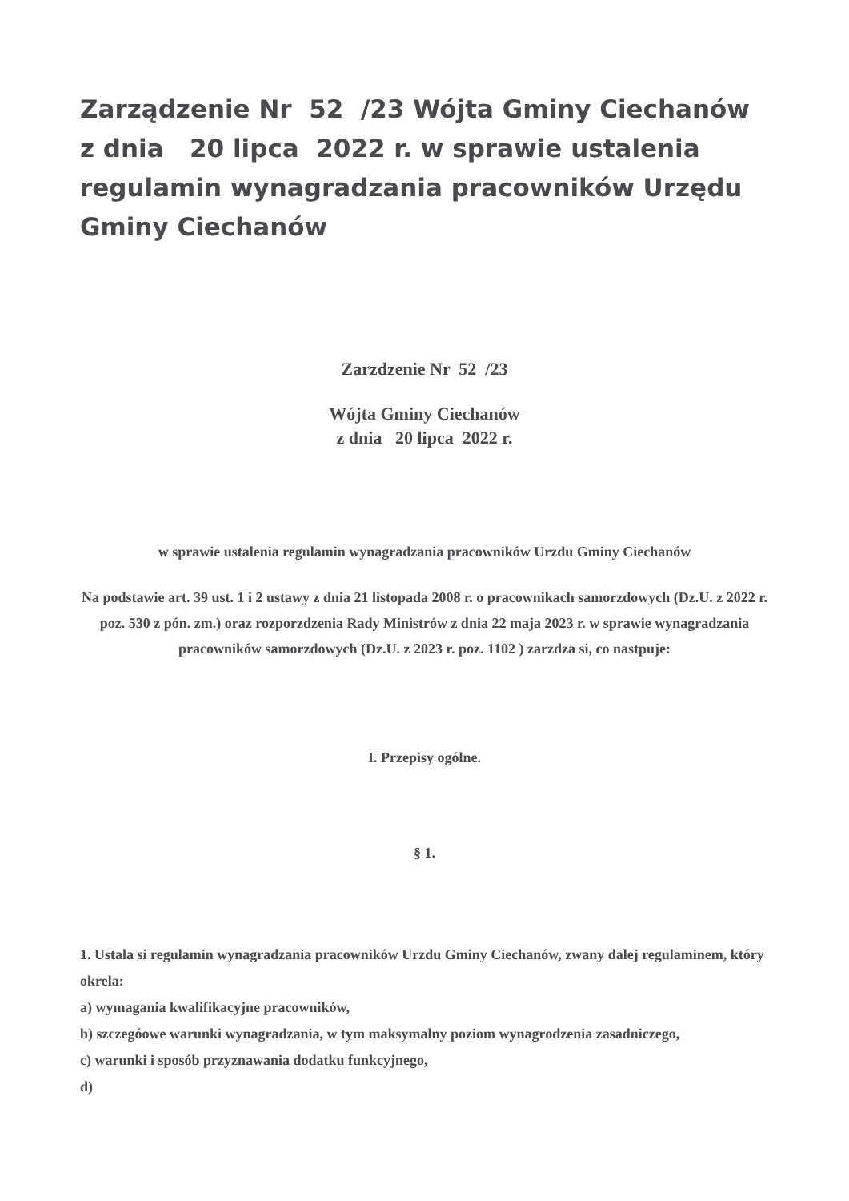Zarządzenie Nr 52 /23 Wójta Gminy Ciechanów z dnia 20 lipca 2022 r. w sprawie ustalenia regulamin wynagradzania pracowników Urzędu Gminy Ciechanów
Zarzdzenie Nr 52 /23
Wójta Gminy Ciechanów
z dnia 20 lipca 2022 r.
w sprawie ustalenia regulamin wynagradzania pracowników Urzdu Gminy Ciechanów
Na podstawie art. 39 ust. 1 i 2 ustawy z dnia 21 listopada 2008 r. o pracownikach samorzdowych (Dz.U. z 2022 r. poz. 530 z pón. zm.) oraz rozporzdzenia Rady Ministrów z dnia 22 maja 2023 r. w sprawie wynagradzania pracowników samorzdowych (Dz.U. z 2023 r. poz. 1102 ) zarzdza si, co nastpuje:
I. Przepisy ogólne.
§ 1.
1. Ustala si regulamin wynagradzania pracowników Urzdu Gminy Ciechanów, zwany dalej regulaminem, który okrela:
a) wymagania kwalifikacyjne pracowników,
b) szczegóowe warunki wynagradzania, w tym maksymalny poziom wynagrodzenia zasadniczego,
c) warunki i sposób przyznawania dodatku funkcyjnego,
d)